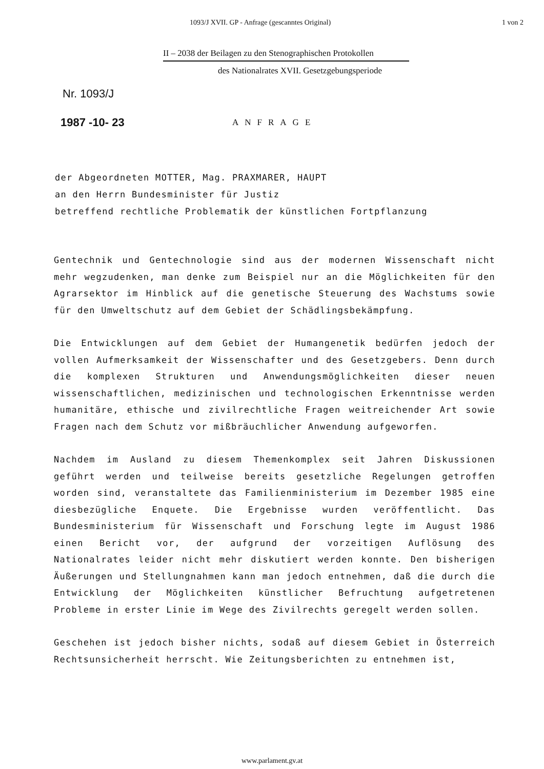1093/J XVII. GP - Anfrage (gescanntes Original) 1 von 2
II – 2038 der Beilagen zu den Stenographischen Protokollen
des Nationalrates XVII. Gesetzgebungsperiode
Nr. 1093/J
1987 -10- 23
ANFRAGE
der Abgeordneten MOTTER, Mag. PRAXMARER, HAUPT
an den Herrn Bundesminister für Justiz
betreffend rechtliche Problematik der künstlichen Fortpflanzung
Gentechnik und Gentechnologie sind aus der modernen Wissenschaft nicht mehr wegzudenken, man denke zum Beispiel nur an die Möglichkeiten für den Agrarsektor im Hinblick auf die genetische Steuerung des Wachstums sowie für den Umweltschutz auf dem Gebiet der Schädlingsbekämpfung.
Die Entwicklungen auf dem Gebiet der Humangenetik bedürfen jedoch der vollen Aufmerksamkeit der Wissenschafter und des Gesetzgebers. Denn durch die komplexen Strukturen und Anwendungsmöglichkeiten dieser neuen wissenschaftlichen, medizinischen und technologischen Erkenntnisse werden humanitäre, ethische und zivilrechtliche Fragen weitreichender Art sowie Fragen nach dem Schutz vor mißbräuchlicher Anwendung aufgeworfen.
Nachdem im Ausland zu diesem Themenkomplex seit Jahren Diskussionen geführt werden und teilweise bereits gesetzliche Regelungen getroffen worden sind, veranstaltete das Familienministerium im Dezember 1985 eine diesbezügliche Enquete. Die Ergebnisse wurden veröffentlicht. Das Bundesministerium für Wissenschaft und Forschung legte im August 1986 einen Bericht vor, der aufgrund der vorzeitigen Auflösung des Nationalrates leider nicht mehr diskutiert werden konnte. Den bisherigen Äußerungen und Stellungnahmen kann man jedoch entnehmen, daß die durch die Entwicklung der Möglichkeiten künstlicher Befruchtung aufgetretenen Probleme in erster Linie im Wege des Zivilrechts geregelt werden sollen.
Geschehen ist jedoch bisher nichts, sodaß auf diesem Gebiet in Österreich Rechtsunsicherheit herrscht. Wie Zeitungsberichten zu entnehmen ist,
www.parlament.gv.at